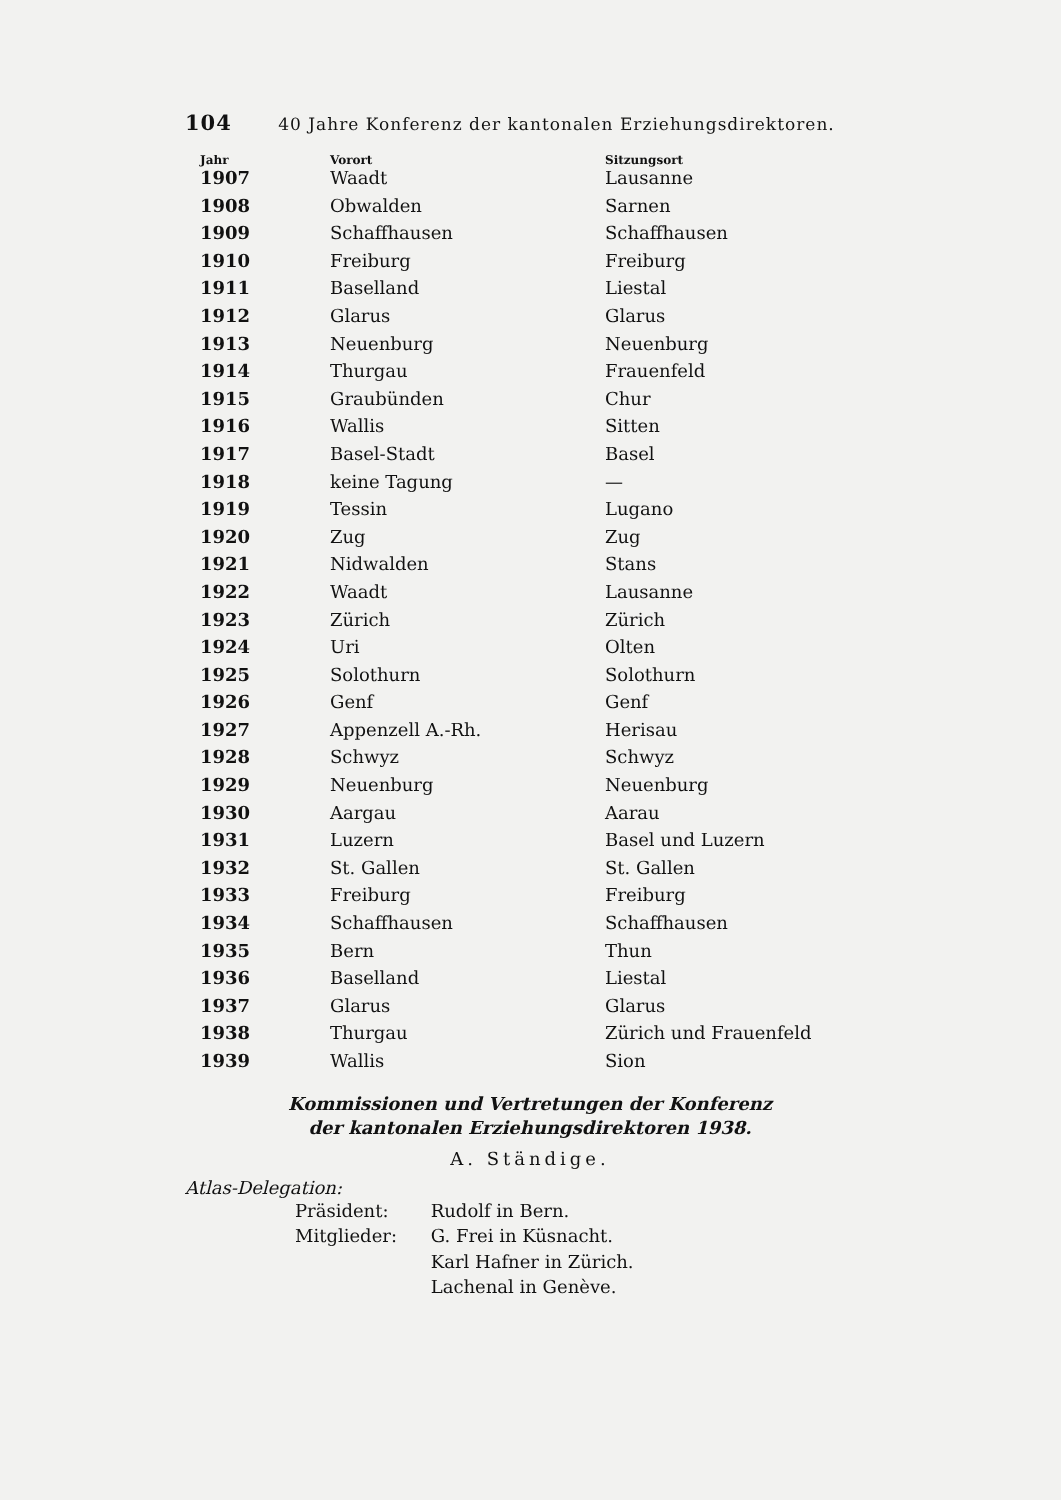104 40 Jahre Konferenz der kantonalen Erziehungsdirektoren.
| Jahr | Vorort | Sitzungsort |
| --- | --- | --- |
| 1907 | Waadt | Lausanne |
| 1908 | Obwalden | Sarnen |
| 1909 | Schaffhausen | Schaffhausen |
| 1910 | Freiburg | Freiburg |
| 1911 | Baselland | Liestal |
| 1912 | Glarus | Glarus |
| 1913 | Neuenburg | Neuenburg |
| 1914 | Thurgau | Frauenfeld |
| 1915 | Graubünden | Chur |
| 1916 | Wallis | Sitten |
| 1917 | Basel-Stadt | Basel |
| 1918 | keine Tagung | — |
| 1919 | Tessin | Lugano |
| 1920 | Zug | Zug |
| 1921 | Nidwalden | Stans |
| 1922 | Waadt | Lausanne |
| 1923 | Zürich | Zürich |
| 1924 | Uri | Olten |
| 1925 | Solothurn | Solothurn |
| 1926 | Genf | Genf |
| 1927 | Appenzell A.-Rh. | Herisau |
| 1928 | Schwyz | Schwyz |
| 1929 | Neuenburg | Neuenburg |
| 1930 | Aargau | Aarau |
| 1931 | Luzern | Basel und Luzern |
| 1932 | St. Gallen | St. Gallen |
| 1933 | Freiburg | Freiburg |
| 1934 | Schaffhausen | Schaffhausen |
| 1935 | Bern | Thun |
| 1936 | Baselland | Liestal |
| 1937 | Glarus | Glarus |
| 1938 | Thurgau | Zürich und Frauenfeld |
| 1939 | Wallis | Sion |
Kommissionen und Vertretungen der Konferenz
der kantonalen Erziehungsdirektoren 1938.
A. Ständige.
Atlas-Delegation:
Präsident: Rudolf in Bern.
Mitglieder: G. Frei in Küsnacht.
Karl Hafner in Zürich.
Lachenal in Genève.